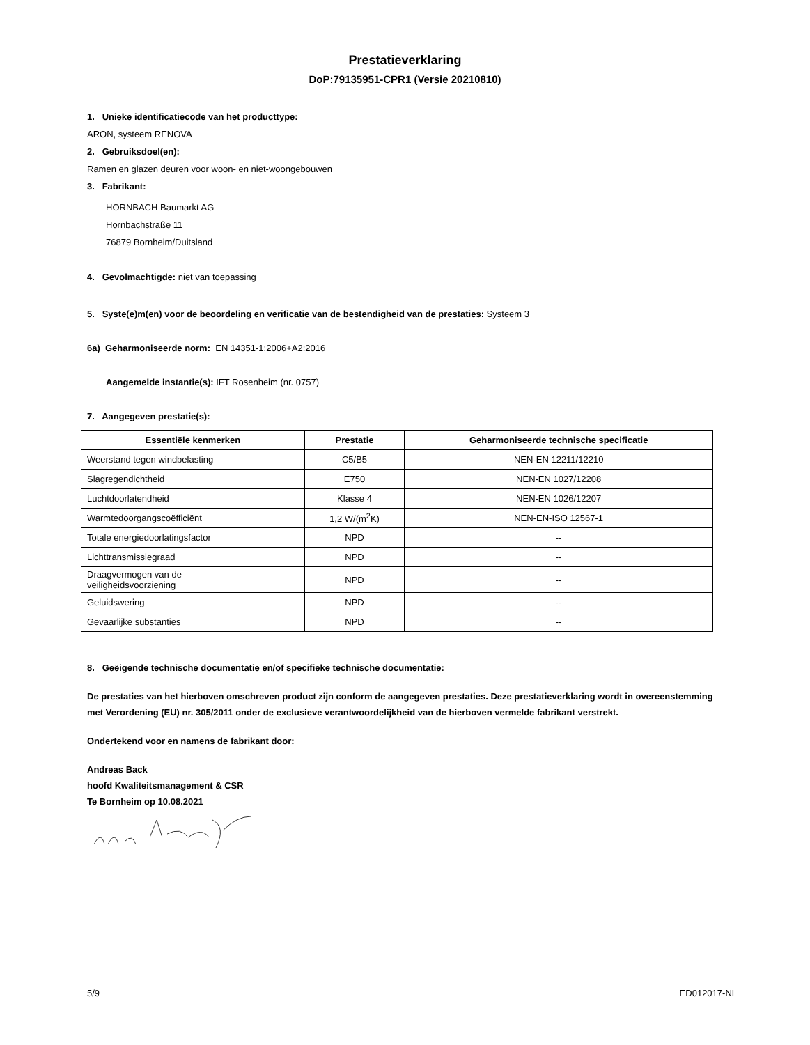Prestatieverklaring
DoP:79135951-CPR1 (Versie 20210810)
1. Unieke identificatiecode van het producttype:
ARON, systeem RENOVA
2. Gebruiksdoel(en):
Ramen en glazen deuren voor woon- en niet-woongebouwen
3. Fabrikant:
HORNBACH Baumarkt AG
Hornbachstraße 11
76879 Bornheim/Duitsland
4. Gevolmachtigde: niet van toepassing
5. Syste(e)m(en) voor de beoordeling en verificatie van de bestendigheid van de prestaties: Systeem 3
6a) Geharmoniseerde norm: EN 14351-1:2006+A2:2016
Aangemelde instantie(s): IFT Rosenheim (nr. 0757)
7. Aangegeven prestatie(s):
| Essentiële kenmerken | Prestatie | Geharmoniseerde technische specificatie |
| --- | --- | --- |
| Weerstand tegen windbelasting | C5/B5 | NEN-EN 12211/12210 |
| Slagregendichtheid | E750 | NEN-EN 1027/12208 |
| Luchtdoorlatendheid | Klasse 4 | NEN-EN 1026/12207 |
| Warmtedoorgangscoëfficiënt | 1,2 W/(m<sup>2</sup>K) | NEN-EN-ISO 12567-1 |
| Totale energiedoorlatingsfactor | NPD | -- |
| Lichttransmissiegraad | NPD | -- |
| Draagvermogen van de veiligheidsvoorziening | NPD | -- |
| Geluidswering | NPD | -- |
| Gevaarlijke substanties | NPD | -- |
8. Geëigende technische documentatie en/of specifieke technische documentatie:
De prestaties van het hierboven omschreven product zijn conform de aangegeven prestaties. Deze prestatieverklaring wordt in overeenstemming met Verordening (EU) nr. 305/2011 onder de exclusieve verantwoordelijkheid van de hierboven vermelde fabrikant verstrekt.
Ondertekend voor en namens de fabrikant door:
Andreas Back
hoofd Kwaliteitsmanagement & CSR
Te Bornheim op 10.08.2021
5/9 ED012017-NL